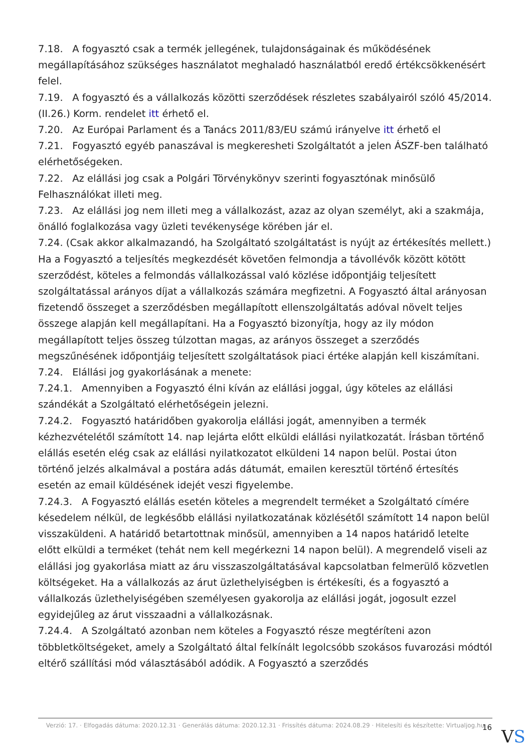7.18. A fogyasztó csak a termék jellegének, tulajdonságainak és működésének megállapításához szükséges használatot meghaladó használatból eredő értékcsökkenésért felel.
7.19. A fogyasztó és a vállalkozás közötti szerződések részletes szabályairól szóló 45/2014. (II.26.) Korm. rendelet itt érhető el.
7.20. Az Európai Parlament és a Tanács 2011/83/EU számú irányelve itt érhető el
7.21. Fogyasztó egyéb panaszával is megkeresheti Szolgáltatót a jelen ÁSZF-ben található elérhetőségeken.
7.22. Az elállási jog csak a Polgári Törvénykönyv szerinti fogyasztónak minősülő Felhasználókat illeti meg.
7.23. Az elállási jog nem illeti meg a vállalkozást, azaz az olyan személyt, aki a szakmája, önálló foglalkozása vagy üzleti tevékenysége körében jár el.
7.24. (Csak akkor alkalmazandó, ha Szolgáltató szolgáltatást is nyújt az értékesítés mellett.) Ha a Fogyasztó a teljesítés megkezdését követően felmondja a távollévők között kötött szerződést, köteles a felmondás vállalkozással való közlése időpontjáig teljesített szolgáltatással arányos díjat a vállalkozás számára megfizetni. A Fogyasztó által arányosan fizetendő összeget a szerződésben megállapított ellenszolgáltatás adóval növelt teljes összege alapján kell megállapítani. Ha a Fogyasztó bizonyítja, hogy az ily módon megállapított teljes összeg túlzottan magas, az arányos összeget a szerződés megszűnésének időpontjáig teljesített szolgáltatások piaci értéke alapján kell kiszámítani.
7.24. Elállási jog gyakorlásának a menete:
7.24.1. Amennyiben a Fogyasztó élni kíván az elállási joggal, úgy köteles az elállási szándékát a Szolgáltató elérhetőségein jelezni.
7.24.2. Fogyasztó határidőben gyakorolja elállási jogát, amennyiben a termék kézhezvételétől számított 14. nap lejárta előtt elküldi elállási nyilatkozatát. Írásban történő elállás esetén elég csak az elállási nyilatkozatot elküldeni 14 napon belül. Postai úton történő jelzés alkalmával a postára adás dátumát, emailen keresztül történő értesítés esetén az email küldésének idejét veszi figyelembe.
7.24.3. A Fogyasztó elállás esetén köteles a megrendelt terméket a Szolgáltató címére késedelem nélkül, de legkésőbb elállási nyilatkozatának közlésétől számított 14 napon belül visszaküldeni. A határidő betartottnak minősül, amennyiben a 14 napos határidő letelte előtt elküldi a terméket (tehát nem kell megérkezni 14 napon belül). A megrendelő viseli az elállási jog gyakorlása miatt az áru visszaszolgáltatásával kapcsolatban felmerülő közvetlen költségeket. Ha a vállalkozás az árut üzlethelyiségben is értékesíti, és a fogyasztó a vállalkozás üzlethelyiségében személyesen gyakorolja az elállási jogát, jogosult ezzel egyidejűleg az árut visszaadni a vállalkozásnak.
7.24.4. A Szolgáltató azonban nem köteles a Fogyasztó része megtéríteni azon többletköltségeket, amely a Szolgáltató által felkínált legolcsóbb szokásos fuvarozási módtól eltérő szállítási mód választásából adódik. A Fogyasztó a szerződés
Verzió: 17. · Elfogadás dátuma: 2020.12.31 · Generálás dátuma: 2020.12.31 · Frissítés dátuma: 2024.08.29 · Hitelesíti és készítette: Virtualjog.hu
16 VS